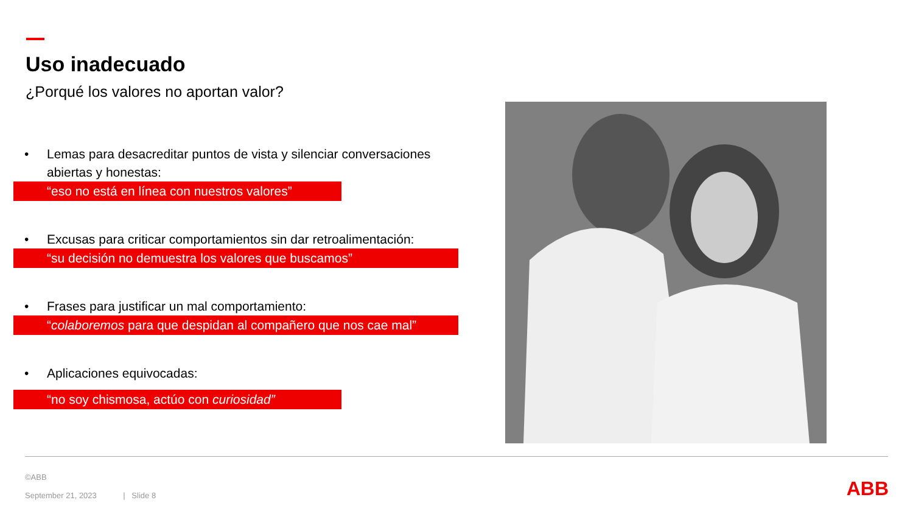Uso inadecuado
¿Porqué los valores no aportan valor?
• Lemas para desacreditar puntos de vista y silenciar conversaciones abiertas y honestas:
“eso no está en línea con nuestros valores”
• Excusas para criticar comportamientos sin dar retroalimentación:
“su decisión no demuestra los valores que buscamos”
• Frases para justificar un mal comportamiento:
“colaboremos para que despidan al compañero que nos cae mal”
• Aplicaciones equivocadas:
“no soy chismosa, actúo con curiosidad”
©ABB
September 21, 2023 | Slide 8
ABB